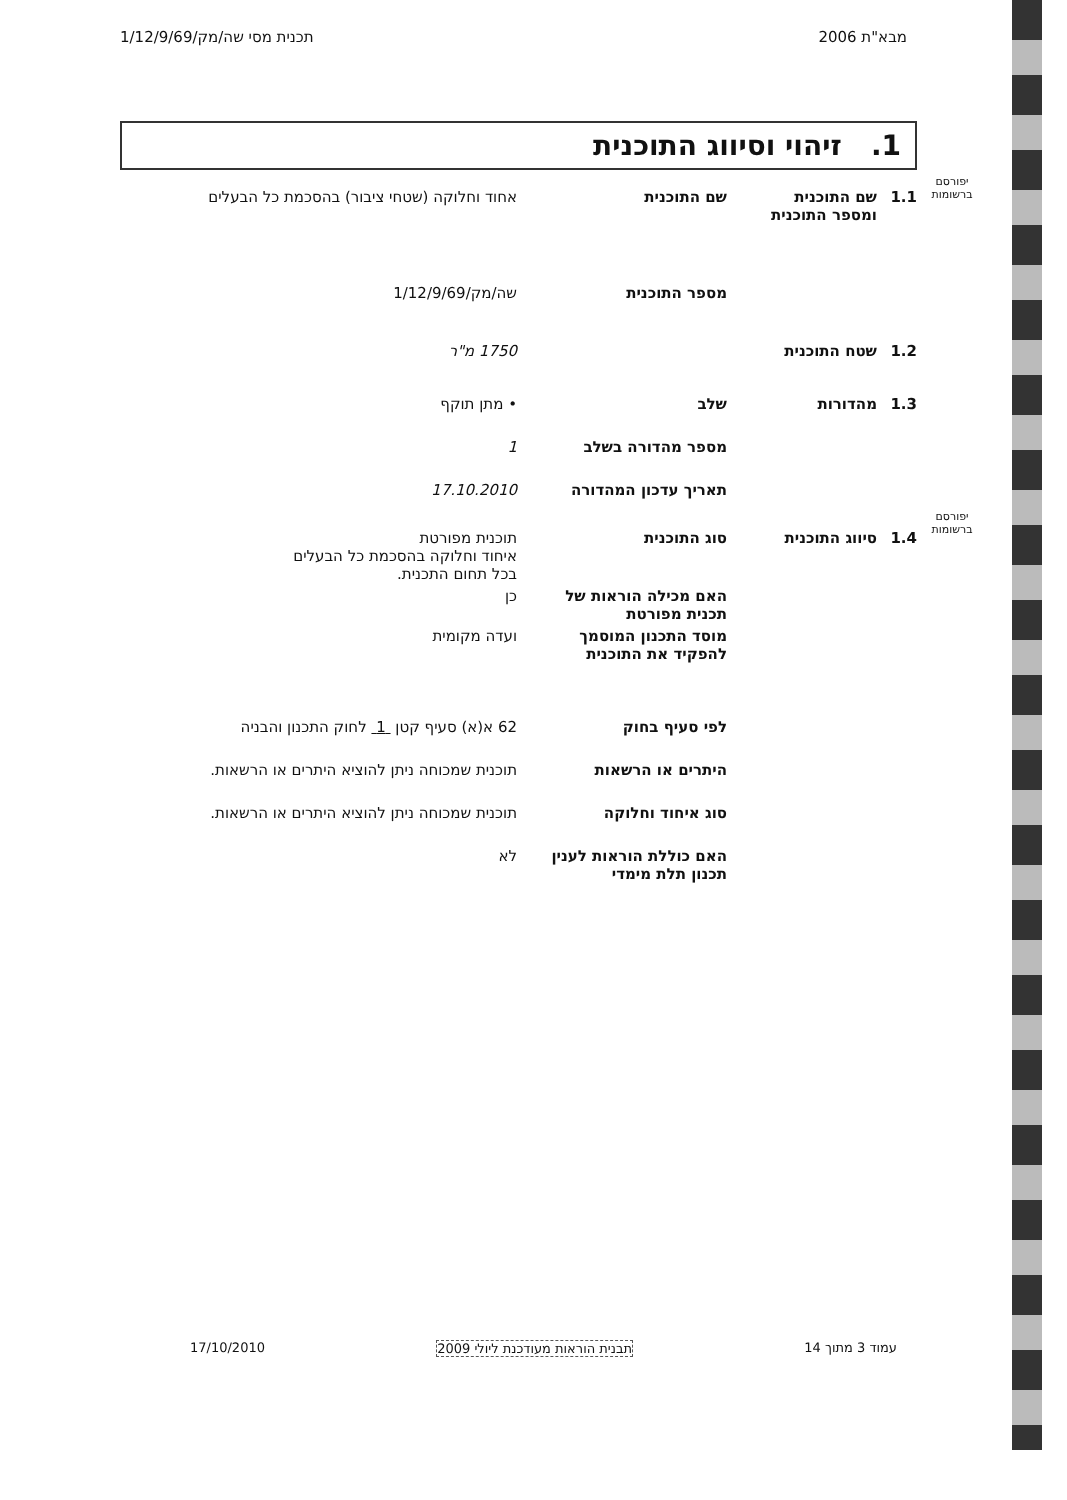מבא"ת 2006 תכנית מסי שה/מק/1/12/9/69
1. זיהוי וסיווג התוכנית
יפורסם ברשומות
יפורסם ברשומות
1.1 שם התוכנית ומספר התוכנית
שם התוכנית אחוד וחלוקה (שטחי ציבור) בהסכמת כל הבעלים
מספר התוכנית שה/מק/1/12/9/69
1.2 שטח התוכנית 1750 מ"ר
1.3 מהדורות שלב • מתן תוקף
מספר מהדורה בשלב 1
תאריך עדכון המהדורה 17.10.2010
1.4 סיווג התוכנית סוג התוכנית תוכנית מפורטת
איחוד וחלוקה בהסכמת כל הבעלים
בכל תחום התכנית.
האם מכילה הוראות של תכנית מפורטת
כן
מוסד התכנון המוסמך להפקיד את התוכנית
ועדה מקומית
לפי סעיף בחוק 62 א(א) סעיף קטן 1 לחוק התכנון והבניה
היתרים או הרשאות תוכנית שמכוחה ניתן להוציא היתרים או הרשאות.
סוג איחוד וחלוקה תוכנית שמכוחה ניתן להוציא היתרים או הרשאות.
האם כוללת הוראות לענין תכנון תלת מימדי
לא
עמוד 3 מתוך 14 תבנית הוראות מעודכנת ליולי 2009 17/10/2010